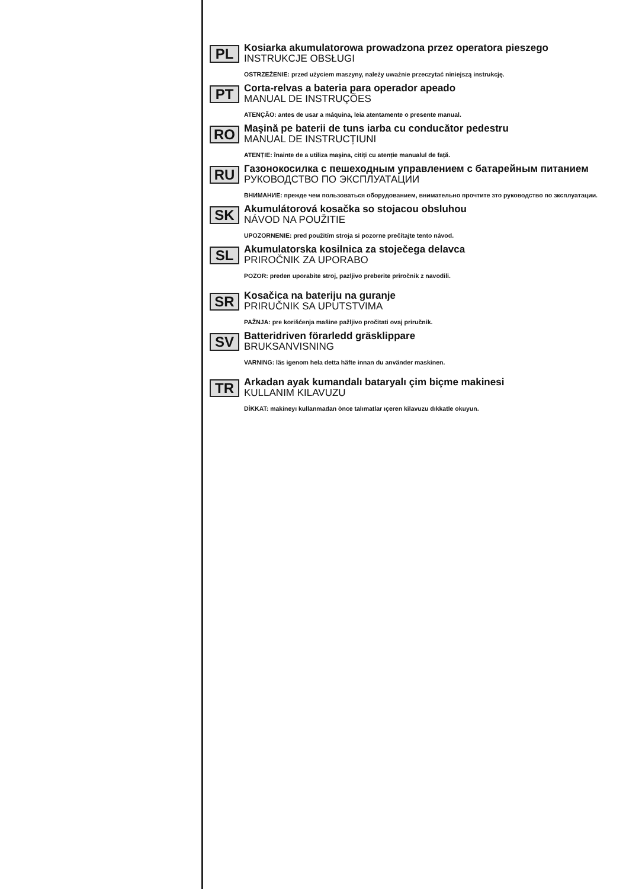PL
Kosiarka akumulatorowa prowadzona przez operatora pieszego
INSTRUKCJE OBSŁUGI
OSTRZEŻENIE: przed użyciem maszyny, należy uważnie przeczytać niniejszą instrukcję.
PT
Corta-relvas a bateria para operador apeado
MANUAL DE INSTRUÇÕES
ATENÇÃO: antes de usar a máquina, leia atentamente o presente manual.
RO
Maşină pe baterii de tuns iarba cu conducător pedestru
MANUAL DE INSTRUCȚIUNI
ATENȚIE: înainte de a utiliza maşina, citiți cu atenție manualul de față.
RU
Газонокосилка с пешеходным управлением с батарейным питанием
РУКОВОДСТВО ПО ЭКСПЛУАТАЦИИ
ВНИМАНИЕ: прежде чем пользоваться оборудованием, внимательно прочтите зто руководство по зксплуатации.
SK
Akumulátorová kosačka so stojacou obsluhou
NÁVOD NA POUŽITIE
UPOZORNENIE: pred použitím stroja si pozorne prečítajte tento návod.
SL
Akumulatorska kosilnica za stoječega delavca
PRIROČNIK ZA UPORABO
POZOR: preden uporabite stroj, pazljivo preberite priročnik z navodili.
SR
Kosačica na bateriju na guranje
PRIRUČNIK SA UPUTSTVIMA
PAŽNJA: pre korišćenja mašine pažljivo pročitati ovaj priručnik.
SV
Batteridriven förarledd gräsklippare
BRUKSANVISNING
VARNING: läs igenom hela detta häfte innan du använder maskinen.
TR
Arkadan ayak kumandalı bataryalı çim biçme makinesi
KULLANIM KILAVUZU
DİKKAT: makineyı kullanmadan önce talımatlar ıçeren kilavuzu dıkkatle okuyun.